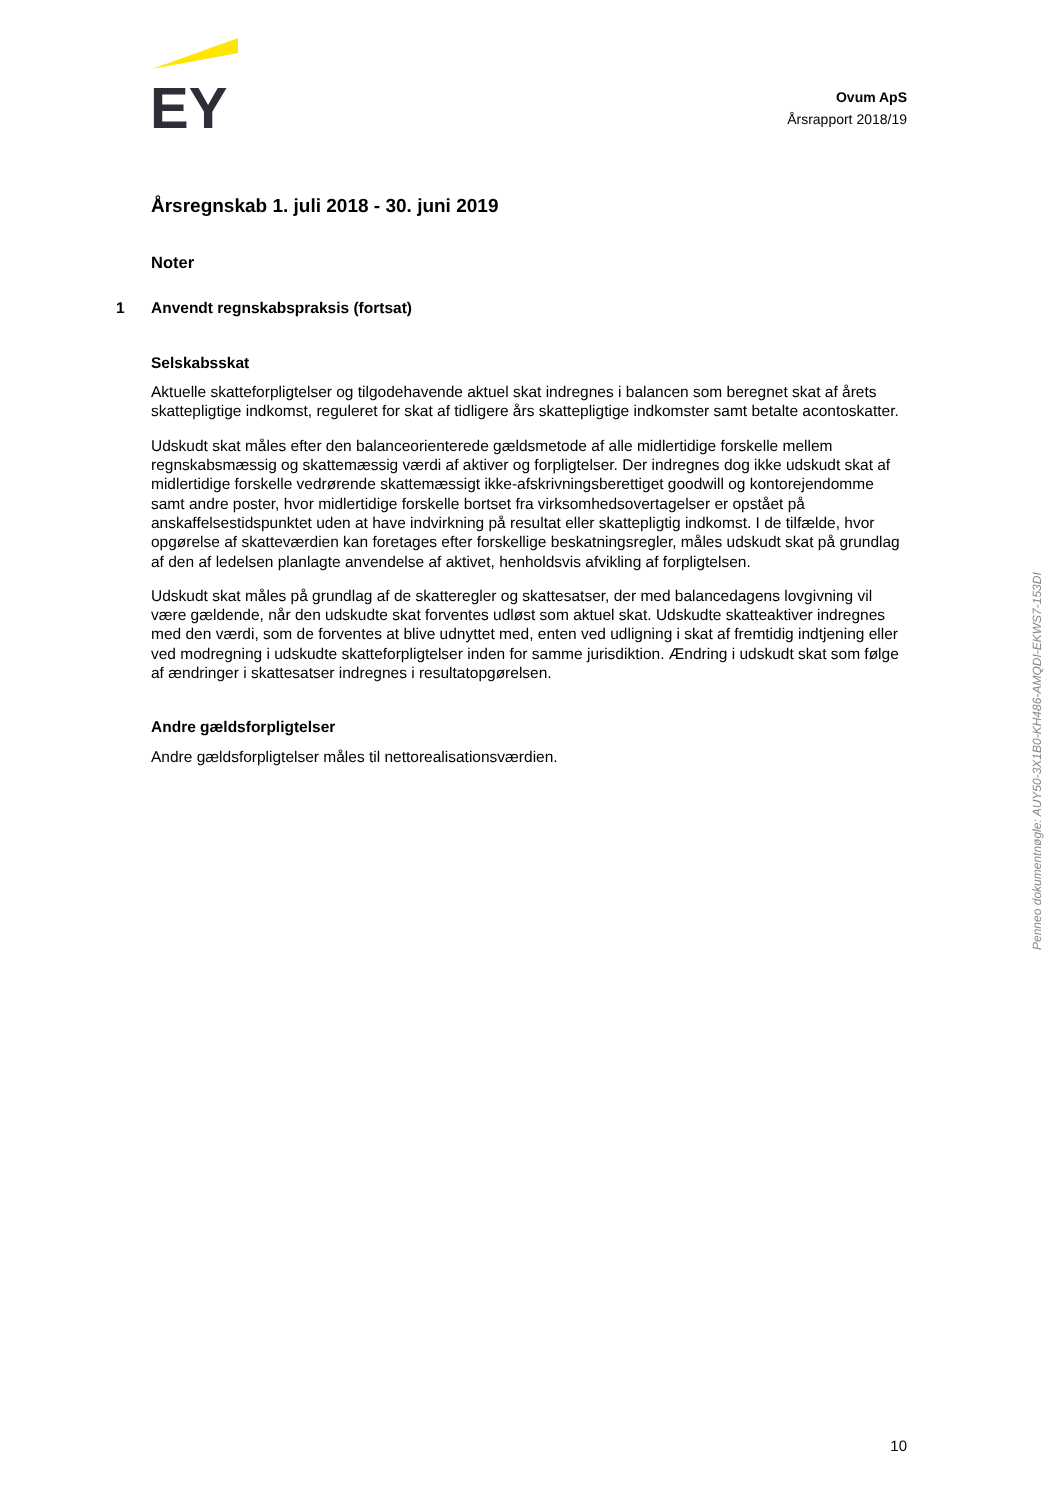EY
Ovum ApS
Årsrapport 2018/19
Årsregnskab 1. juli 2018 - 30. juni 2019
Noter
1 Anvendt regnskabspraksis (fortsat)
Selskabsskat
Aktuelle skatteforpligtelser og tilgodehavende aktuel skat indregnes i balancen som beregnet skat af årets skattepligtige indkomst, reguleret for skat af tidligere års skattepligtige indkomster samt betalte acontoskatter.
Udskudt skat måles efter den balanceorienterede gældsmetode af alle midlertidige forskelle mellem regnskabsmæssig og skattemæssig værdi af aktiver og forpligtelser. Der indregnes dog ikke udskudt skat af midlertidige forskelle vedrørende skattemæssigt ikke-afskrivningsberettiget goodwill og kontorejendomme samt andre poster, hvor midlertidige forskelle bortset fra virksomhedsovertagelser er opstået på anskaffelsestidspunktet uden at have indvirkning på resultat eller skattepligtig indkomst. I de tilfælde, hvor opgørelse af skatteværdien kan foretages efter forskellige beskatningsregler, måles udskudt skat på grundlag af den af ledelsen planlagte anvendelse af aktivet, henholdsvis afvikling af forpligtelsen.
Udskudt skat måles på grundlag af de skatteregler og skattesatser, der med balancedagens lovgivning vil være gældende, når den udskudte skat forventes udløst som aktuel skat. Udskudte skatteaktiver indregnes med den værdi, som de forventes at blive udnyttet med, enten ved udligning i skat af fremtidig indtjening eller ved modregning i udskudte skatteforpligtelser inden for samme jurisdiktion. Ændring i udskudt skat som følge af ændringer i skattesatser indregnes i resultatopgørelsen.
Andre gældsforpligtelser
Andre gældsforpligtelser måles til nettorealisationsværdien.
Penneo dokumentnøgle: AUY50-3X1B0-KH486-AMQDI-EKWS7-153DI
10